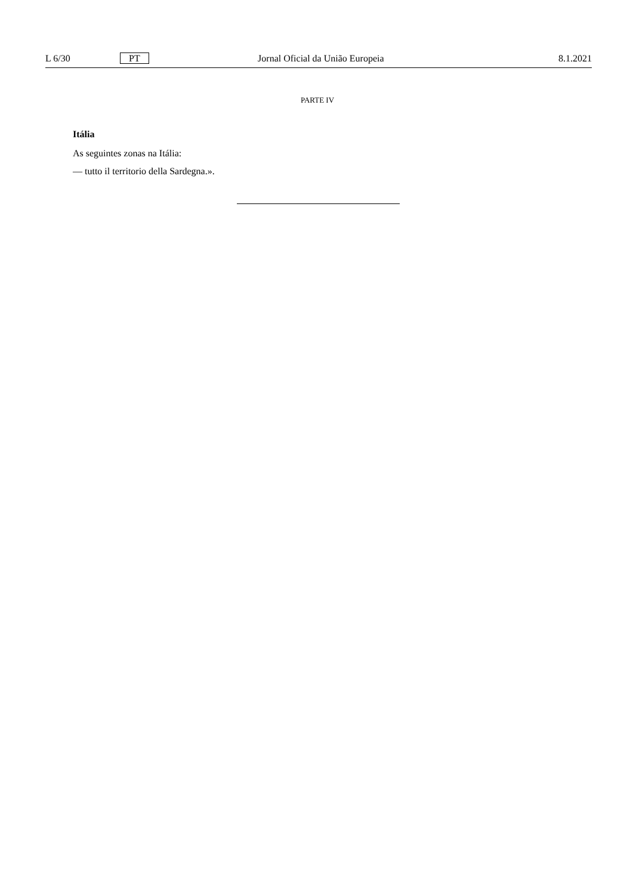L 6/30 PT Jornal Oficial da União Europeia 8.1.2021
PARTE IV
Itália
As seguintes zonas na Itália:
— tutto il territorio della Sardegna.».